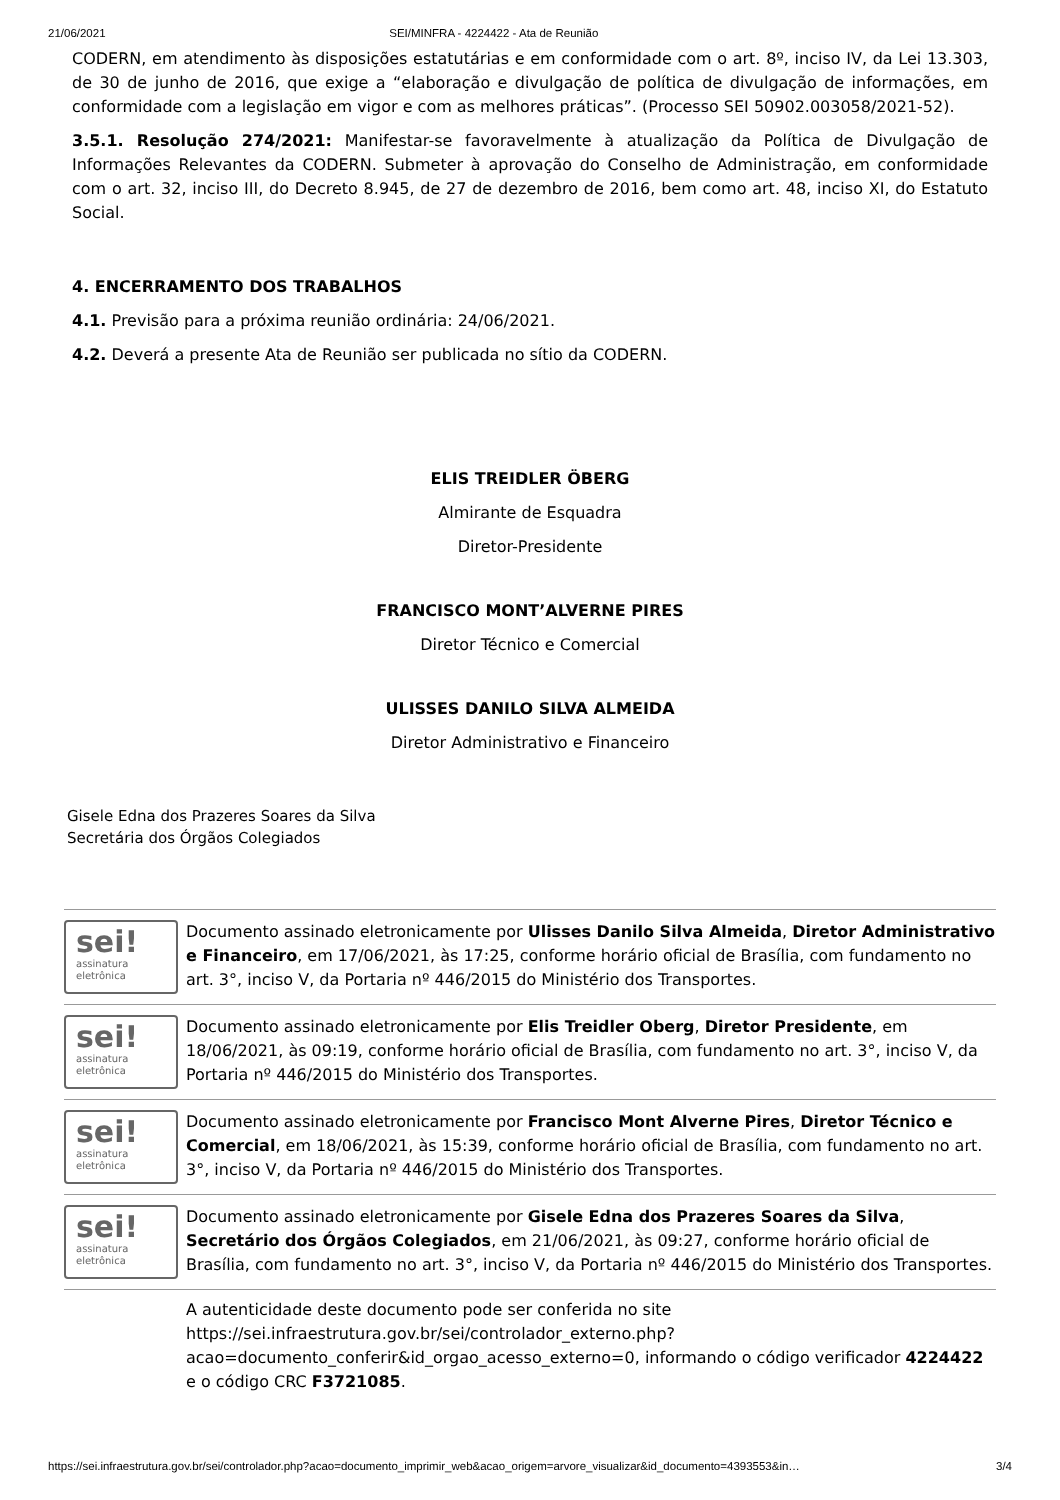21/06/2021 SEI/MINFRA - 4224422 - Ata de Reunião
CODERN, em atendimento às disposições estatutárias e em conformidade com o art. 8º, inciso IV, da Lei 13.303, de 30 de junho de 2016, que exige a “elaboração e divulgação de política de divulgação de informações, em conformidade com a legislação em vigor e com as melhores práticas”. (Processo SEI 50902.003058/2021-52).
3.5.1. Resolução 274/2021: Manifestar-se favoravelmente à atualização da Política de Divulgação de Informações Relevantes da CODERN. Submeter à aprovação do Conselho de Administração, em conformidade com o art. 32, inciso III, do Decreto 8.945, de 27 de dezembro de 2016, bem como art. 48, inciso XI, do Estatuto Social.
4. ENCERRAMENTO DOS TRABALHOS
4.1. Previsão para a próxima reunião ordinária: 24/06/2021.
4.2. Deverá a presente Ata de Reunião ser publicada no sítio da CODERN.
ELIS TREIDLER ÖBERG
Almirante de Esquadra
Diretor-Presidente
FRANCISCO MONT’ALVERNE PIRES
Diretor Técnico e Comercial
ULISSES DANILO SILVA ALMEIDA
Diretor Administrativo e Financeiro
Gisele Edna dos Prazeres Soares da Silva
Secretária dos Órgãos Colegiados
sei!
assinatura
eletrônica
Documento assinado eletronicamente por Ulisses Danilo Silva Almeida, Diretor Administrativo e Financeiro, em 17/06/2021, às 17:25, conforme horário oficial de Brasília, com fundamento no art. 3°, inciso V, da Portaria nº 446/2015 do Ministério dos Transportes.
sei!
assinatura
eletrônica
Documento assinado eletronicamente por Elis Treidler Oberg, Diretor Presidente, em 18/06/2021, às 09:19, conforme horário oficial de Brasília, com fundamento no art. 3°, inciso V, da Portaria nº 446/2015 do Ministério dos Transportes.
sei!
assinatura
eletrônica
Documento assinado eletronicamente por Francisco Mont Alverne Pires, Diretor Técnico e Comercial, em 18/06/2021, às 15:39, conforme horário oficial de Brasília, com fundamento no art. 3°, inciso V, da Portaria nº 446/2015 do Ministério dos Transportes.
sei!
assinatura
eletrônica
Documento assinado eletronicamente por Gisele Edna dos Prazeres Soares da Silva, Secretário dos Órgãos Colegiados, em 21/06/2021, às 09:27, conforme horário oficial de Brasília, com fundamento no art. 3°, inciso V, da Portaria nº 446/2015 do Ministério dos Transportes.
A autenticidade deste documento pode ser conferida no site https://sei.infraestrutura.gov.br/sei/controlador_externo.php? acao=documento_conferir&id_orgao_acesso_externo=0, informando o código verificador 4224422 e o código CRC F3721085.
https://sei.infraestrutura.gov.br/sei/controlador.php?acao=documento_imprimir_web&acao_origem=arvore_visualizar&id_documento=4393553&in… 3/4